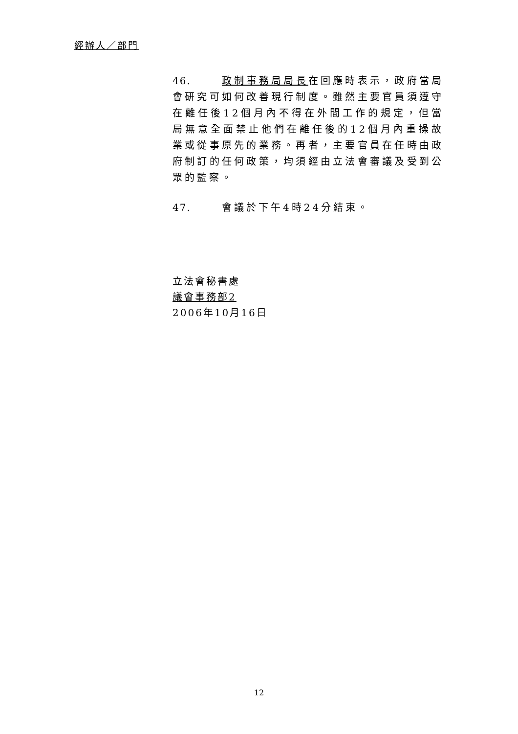經辦人／部門
46. 政制事務局局長在回應時表示，政府當局會研究可如何改善現行制度。雖然主要官員須遵守在離任後12個月內不得在外間工作的規定，但當局無意全面禁止他們在離任後的12個月內重操故業或從事原先的業務。再者，主要官員在任時由政府制訂的任何政策，均須經由立法會審議及受到公眾的監察。
47. 會議於下午4時24分結束。
立法會秘書處
議會事務部2
2006年10月16日
12